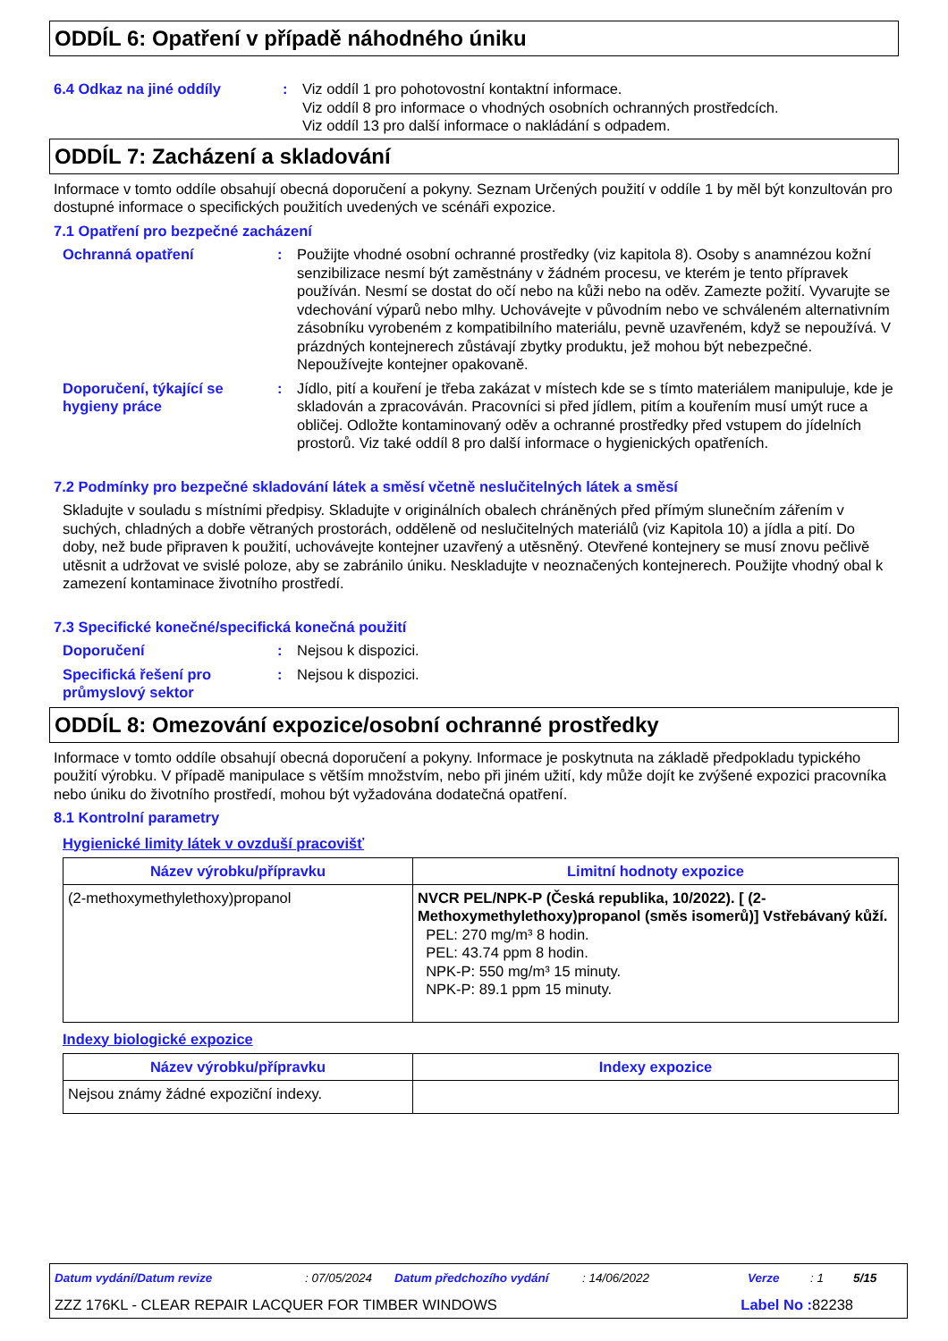ODDÍL 6: Opatření v případě náhodného úniku
6.4 Odkaz na jiné oddíly : Viz oddíl 1 pro pohotovostní kontaktní informace.
Viz oddíl 8 pro informace o vhodných osobních ochranných prostředcích.
Viz oddíl 13 pro další informace o nakládání s odpadem.
ODDÍL 7: Zacházení a skladování
Informace v tomto oddíle obsahují obecná doporučení a pokyny. Seznam Určených použití v oddíle 1 by měl být konzultován pro dostupné informace o specifických použitích uvedených ve scénáři expozice.
7.1 Opatření pro bezpečné zacházení
Ochranná opatření : Použijte vhodné osobní ochranné prostředky (viz kapitola 8). Osoby s anamnézou kožní senzibilizace nesmí být zaměstnány v žádném procesu, ve kterém je tento přípravek používán. Nesmí se dostat do očí nebo na kůži nebo na oděv. Zamezte požití. Vyvarujte se vdechování výparů nebo mlhy. Uchovávejte v původním nebo ve schváleném alternativním zásobníku vyrobeném z kompatibilního materiálu, pevně uzavřeném, když se nepoužívá. V prázdných kontejnerech zůstávají zbytky produktu, jež mohou být nebezpečné. Nepoužívejte kontejner opakovaně.
Doporučení, týkající se hygieny práce
: Jídlo, pití a kouření je třeba zakázat v místech kde se s tímto materiálem manipuluje, kde je skladován a zpracováván. Pracovníci si před jídlem, pitím a kouřením musí umýt ruce a obličej. Odložte kontaminovaný oděv a ochranné prostředky před vstupem do jídelních prostorů. Viz také oddíl 8 pro další informace o hygienických opatřeních.
7.2 Podmínky pro bezpečné skladování látek a směsí včetně neslučitelných látek a směsí
Skladujte v souladu s místními předpisy. Skladujte v originálních obalech chráněných před přímým slunečním zářením v suchých, chladných a dobře větraných prostorách, odděleně od neslučitelných materiálů (viz Kapitola 10) a jídla a pití. Do doby, než bude připraven k použití, uchovávejte kontejner uzavřený a utěsněný. Otevřené kontejnery se musí znovu pečlivě utěsnit a udržovat ve svislé poloze, aby se zabránilo úniku. Neskladujte v neoznačených kontejnerech. Použijte vhodný obal k zamezení kontaminace životního prostředí.
7.3 Specifické konečné/specifická konečná použití
Doporučení : Nejsou k dispozici.
Specifická řešení pro průmyslový sektor
: Nejsou k dispozici.
ODDÍL 8: Omezování expozice/osobní ochranné prostředky
Informace v tomto oddíle obsahují obecná doporučení a pokyny. Informace je poskytnuta na základě předpokladu typického použití výrobku. V případě manipulace s větším množstvím, nebo při jiném užití, kdy může dojít ke zvýšené expozici pracovníka nebo úniku do životního prostředí, mohou být vyžadována dodatečná opatření.
8.1 Kontrolní parametry
Hygienické limity látek v ovzduší pracovišť
| Název výrobku/přípravku | Limitní hodnoty expozice |
| --- | --- |
| (2-methoxymethylethoxy)propanol | NVCR PEL/NPK-P (Česká republika, 10/2022). [ (2-Methoxymethylethoxy)propanol (směs isomerů)] Vstřebávaný kůží. PEL: 270 mg/m³ 8 hodin. PEL: 43.74 ppm 8 hodin. NPK-P: 550 mg/m³ 15 minuty. NPK-P: 89.1 ppm 15 minuty. |
Indexy biologické expozice
| Název výrobku/přípravku | Indexy expozice |
| --- | --- |
| Nejsou známy žádné expoziční indexy. | |
Datum vydání/Datum revize: 07/05/2024 Datum předchozího vydání: 14/06/2022 Verze: 1 5/15
ZZZ 176KL - CLEAR REPAIR LACQUER FOR TIMBER WINDOWS Label No : 82238